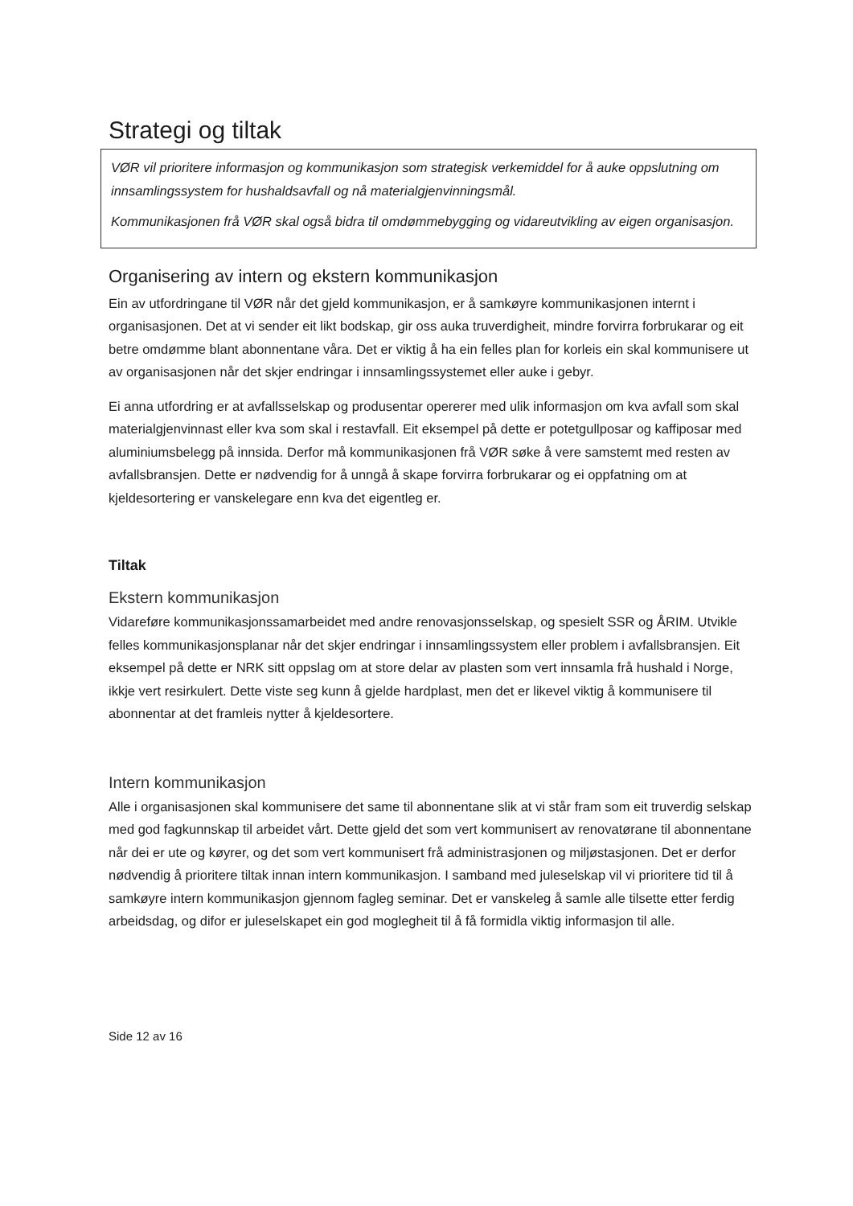Strategi og tiltak
VØR vil prioritere informasjon og kommunikasjon som strategisk verkemiddel for å auke oppslutning om innsamlingssystem for hushaldsavfall og nå materialgjenvinningsmål.
Kommunikasjonen frå VØR skal også bidra til omdømmebygging og vidareutvikling av eigen organisasjon.
Organisering av intern og ekstern kommunikasjon
Ein av utfordringane til VØR når det gjeld kommunikasjon, er å samkøyre kommunikasjonen internt i organisasjonen. Det at vi sender eit likt bodskap, gir oss auka truverdigheit, mindre forvirra forbrukarar og eit betre omdømme blant abonnentane våra. Det er viktig å ha ein felles plan for korleis ein skal kommunisere ut av organisasjonen når det skjer endringar i innsamlingssystemet eller auke i gebyr.
Ei anna utfordring er at avfallsselskap og produsentar opererer med ulik informasjon om kva avfall som skal materialgjenvinnast eller kva som skal i restavfall. Eit eksempel på dette er potetgullposar og kaffiposar med aluminiumsbelegg på innsida. Derfor må kommunikasjonen frå VØR søke å vere samstemt med resten av avfallsbransjen. Dette er nødvendig for å unngå å skape forvirra forbrukarar og ei oppfatning om at kjeldesortering er vanskelegare enn kva det eigentleg er.
Tiltak
Ekstern kommunikasjon
Vidareføre kommunikasjonssamarbeidet med andre renovasjonsselskap, og spesielt SSR og ÅRIM. Utvikle felles kommunikasjonsplanar når det skjer endringar i innsamlingssystem eller problem i avfallsbransjen. Eit eksempel på dette er NRK sitt oppslag om at store delar av plasten som vert innsamla frå hushald i Norge, ikkje vert resirkulert. Dette viste seg kunn å gjelde hardplast, men det er likevel viktig å kommunisere til abonnentar at det framleis nytter å kjeldesortere.
Intern kommunikasjon
Alle i organisasjonen skal kommunisere det same til abonnentane slik at vi står fram som eit truverdig selskap med god fagkunnskap til arbeidet vårt. Dette gjeld det som vert kommunisert av renovatørane til abonnentane når dei er ute og køyrer, og det som vert kommunisert frå administrasjonen og miljøstasjonen. Det er derfor nødvendig å prioritere tiltak innan intern kommunikasjon. I samband med juleselskap vil vi prioritere tid til å samkøyre intern kommunikasjon gjennom fagleg seminar. Det er vanskeleg å samle alle tilsette etter ferdig arbeidsdag, og difor er juleselskapet ein god moglegheit til å få formidla viktig informasjon til alle.
Side 12 av 16